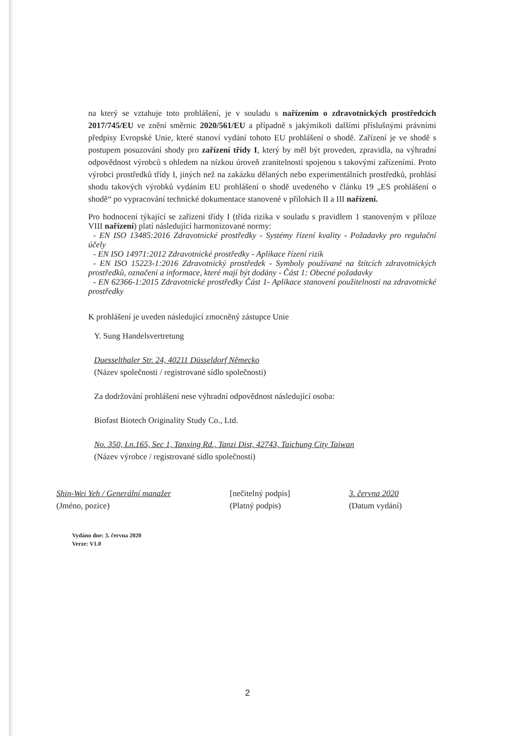na který se vztahuje toto prohlášení, je v souladu s nařízením o zdravotnických prostředcích 2017/745/EU ve znění směrnic 2020/561/EU a případně s jakýmikoli dalšími příslušnými právními předpisy Evropské Unie, které stanoví vydání tohoto EU prohlášení o shodě. Zařízení je ve shodě s postupem posuzování shody pro zařízení třídy I, který by měl být proveden, zpravidla, na výhradní odpovědnost výrobců s ohledem na nízkou úroveň zranitelnosti spojenou s takovými zařízeními. Proto výrobci prostředků třídy I, jiných než na zakázku dělaných nebo experimentálních prostředků, prohlásí shodu takových výrobků vydáním EU prohlášení o shodě uvedeného v článku 19 „ES prohlášení o shodě“ po vypracování technické dokumentace stanovené v přílohách II a III nařízení.
Pro hodnocení týkající se zařízení třídy I (třída rizika v souladu s pravidlem 1 stanoveným v příloze VIII nařízení) platí následující harmonizované normy:
- EN ISO 13485:2016 Zdravotnické prostředky - Systémy řízení kvality - Požadavky pro regulační účely
- EN ISO 14971:2012 Zdravotnické prostředky - Aplikace řízení rizik
- EN ISO 15223-1:2016 Zdravotnický prostředek - Symboly používané na štítcích zdravotnických prostředků, označení a informace, které mají být dodány - Část 1: Obecné požadavky
- EN 62366-1:2015 Zdravotnické prostředky Část 1- Aplikace stanovení použitelnosti na zdravotnické prostředky
K prohlášení je uveden následující zmocněný zástupce Unie
Y. Sung Handelsvertretung
Duesselthaler Str. 24, 40211 Düsseldorf Německo
(Název společnosti / registrované sídlo společnosti)
Za dodržování prohlášení nese výhradní odpovědnost následující osoba:
Biofast Biotech Originality Study Co., Ltd.
No. 350, Ln.165, Sec 1, Tanxing Rd., Tanzi Dist, 42743, Taichung City Taiwan
(Název výrobce / registrované sídlo společnosti)
Shin-Wei Yeh / Generální manažer
(Jméno, pozice)
[nečitelný podpis]
(Platný podpis)
3. června 2020
(Datum vydání)
Vydáno dne: 3. června 2020
Verze: V1.0
2